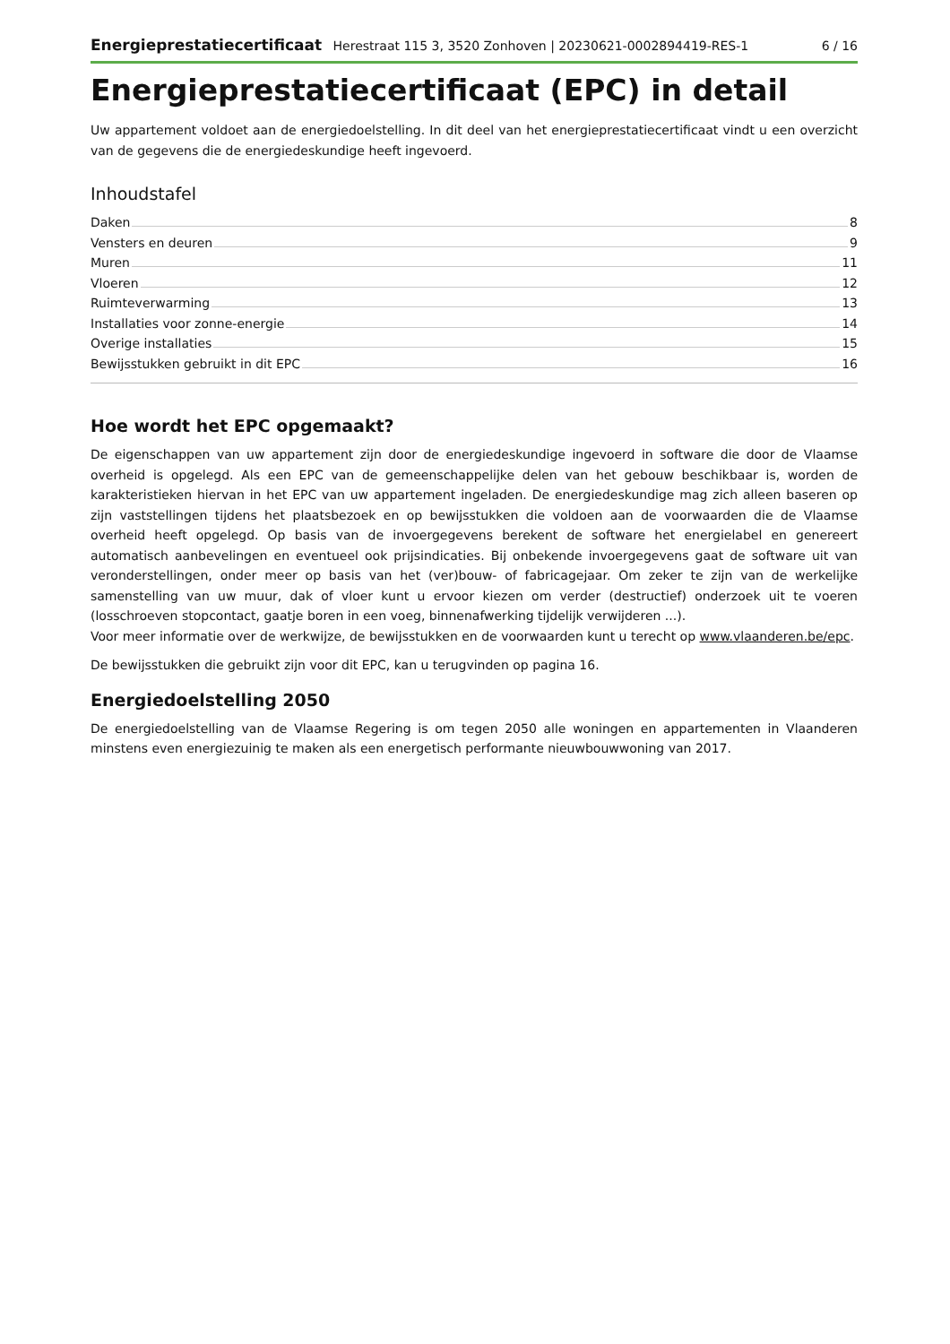Energieprestatiecertificaat Herestraat 115 3, 3520 Zonhoven | 20230621-0002894419-RES-1 6 / 16
Energieprestatiecertificaat (EPC) in detail
Uw appartement voldoet aan de energiedoelstelling. In dit deel van het energieprestatiecertificaat vindt u een overzicht van de gegevens die de energiedeskundige heeft ingevoerd.
Inhoudstafel
Daken 8
Vensters en deuren 9
Muren 11
Vloeren 12
Ruimteverwarming 13
Installaties voor zonne-energie 14
Overige installaties 15
Bewijsstukken gebruikt in dit EPC 16
Hoe wordt het EPC opgemaakt?
De eigenschappen van uw appartement zijn door de energiedeskundige ingevoerd in software die door de Vlaamse overheid is opgelegd. Als een EPC van de gemeenschappelijke delen van het gebouw beschikbaar is, worden de karakteristieken hiervan in het EPC van uw appartement ingeladen. De energiedeskundige mag zich alleen baseren op zijn vaststellingen tijdens het plaatsbezoek en op bewijsstukken die voldoen aan de voorwaarden die de Vlaamse overheid heeft opgelegd. Op basis van de invoergegevens berekent de software het energielabel en genereert automatisch aanbevelingen en eventueel ook prijsindicaties. Bij onbekende invoergegevens gaat de software uit van veronderstellingen, onder meer op basis van het (ver)bouw- of fabricagejaar. Om zeker te zijn van de werkelijke samenstelling van uw muur, dak of vloer kunt u ervoor kiezen om verder (destructief) onderzoek uit te voeren (losschroeven stopcontact, gaatje boren in een voeg, binnenafwerking tijdelijk verwijderen ...).
Voor meer informatie over de werkwijze, de bewijsstukken en de voorwaarden kunt u terecht op www.vlaanderen.be/epc.
De bewijsstukken die gebruikt zijn voor dit EPC, kan u terugvinden op pagina 16.
Energiedoelstelling 2050
De energiedoelstelling van de Vlaamse Regering is om tegen 2050 alle woningen en appartementen in Vlaanderen minstens even energiezuinig te maken als een energetisch performante nieuwbouwwoning van 2017.